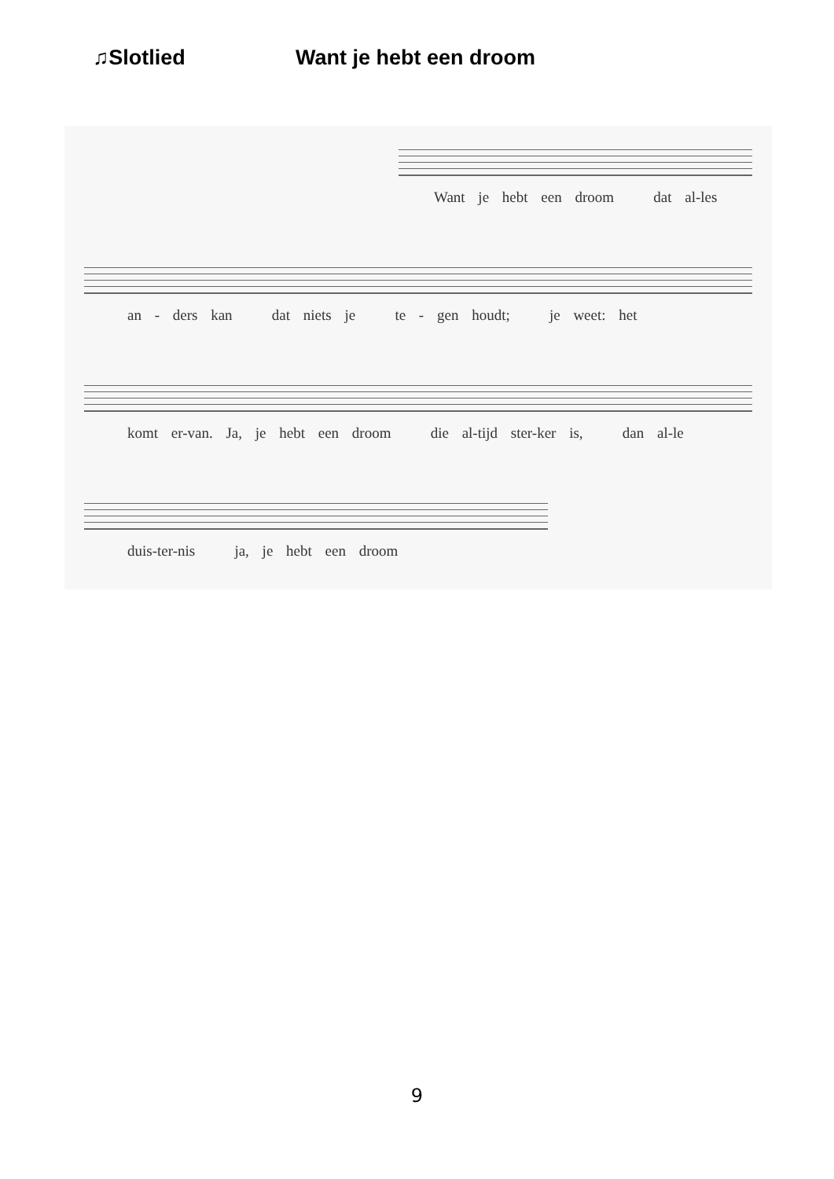♫Slotlied Want je hebt een droom
Want je hebt een droom dat al-les
an - ders kan dat niets je te - gen houdt; je weet: het
komt er-van. Ja, je hebt een droom die al-tijd ster-ker is, dan al-le
duis-ter-nis ja, je hebt een droom
9